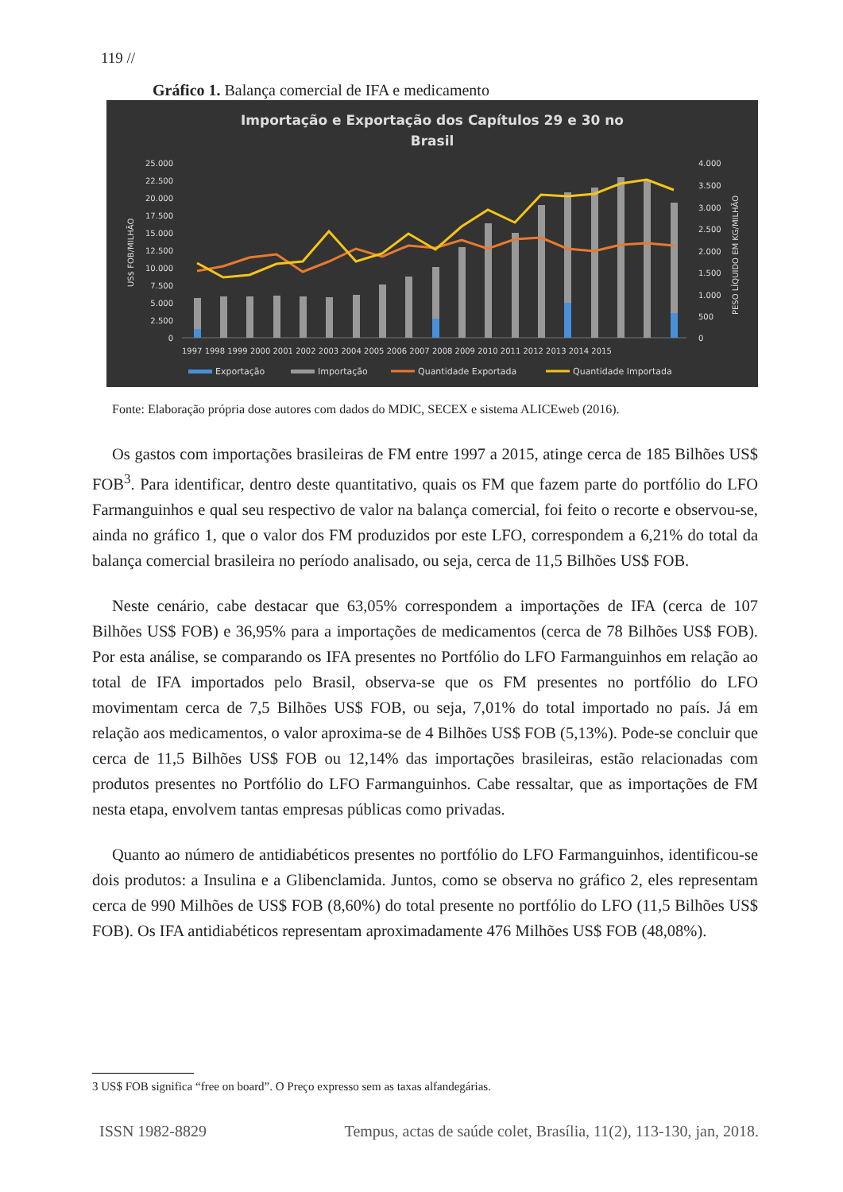119 //
Gráfico 1. Balança comercial de IFA e medicamento
Importação e Exportação dos Capítulos 29 e 30 no
Brasil
25.000
22.500
20.000
17.500
15.000
12.500
10.000
7.500
5.000
2.500
0
4.000
3.500
3.000
2.500
2.000
1.500
1.000
500
0
US$ FOB/MILHÃO
PESO LÍQUIDO EM KG/MILHÃO
1997 1998 1999 2000 2001 2002 2003 2004 2005 2006 2007 2008 2009 2010 2011 2012 2013 2014 2015
Exportação
Importação
Quantidade Exportada
Quantidade Importada
Fonte: Elaboração própria dose autores com dados do MDIC, SECEX e sistema ALICEweb (2016).
Os gastos com importações brasileiras de FM entre 1997 a 2015, atinge cerca de 185 Bilhões US$ FOB<sup>3</sup>. Para identificar, dentro deste quantitativo, quais os FM que fazem parte do portfólio do LFO Farmanguinhos e qual seu respectivo de valor na balança comercial, foi feito o recorte e observou-se, ainda no gráfico 1, que o valor dos FM produzidos por este LFO, correspondem a 6,21% do total da balança comercial brasileira no período analisado, ou seja, cerca de 11,5 Bilhões US$ FOB.
Neste cenário, cabe destacar que 63,05% correspondem a importações de IFA (cerca de 107 Bilhões US$ FOB) e 36,95% para a importações de medicamentos (cerca de 78 Bilhões US$ FOB). Por esta análise, se comparando os IFA presentes no Portfólio do LFO Farmanguinhos em relação ao total de IFA importados pelo Brasil, observa-se que os FM presentes no portfólio do LFO movimentam cerca de 7,5 Bilhões US$ FOB, ou seja, 7,01% do total importado no país. Já em relação aos medicamentos, o valor aproxima-se de 4 Bilhões US$ FOB (5,13%). Pode-se concluir que cerca de 11,5 Bilhões US$ FOB ou 12,14% das importações brasileiras, estão relacionadas com produtos presentes no Portfólio do LFO Farmanguinhos. Cabe ressaltar, que as importações de FM nesta etapa, envolvem tantas empresas públicas como privadas.
Quanto ao número de antidiabéticos presentes no portfólio do LFO Farmanguinhos, identificou-se dois produtos: a Insulina e a Glibenclamida. Juntos, como se observa no gráfico 2, eles representam cerca de 990 Milhões de US$ FOB (8,60%) do total presente no portfólio do LFO (11,5 Bilhões US$ FOB). Os IFA antidiabéticos representam aproximadamente 476 Milhões US$ FOB (48,08%).
3 US$ FOB significa “free on board”. O Preço expresso sem as taxas alfandegárias.
ISSN 1982-8829 Tempus, actas de saúde colet, Brasília, 11(2), 113-130, jan, 2018.